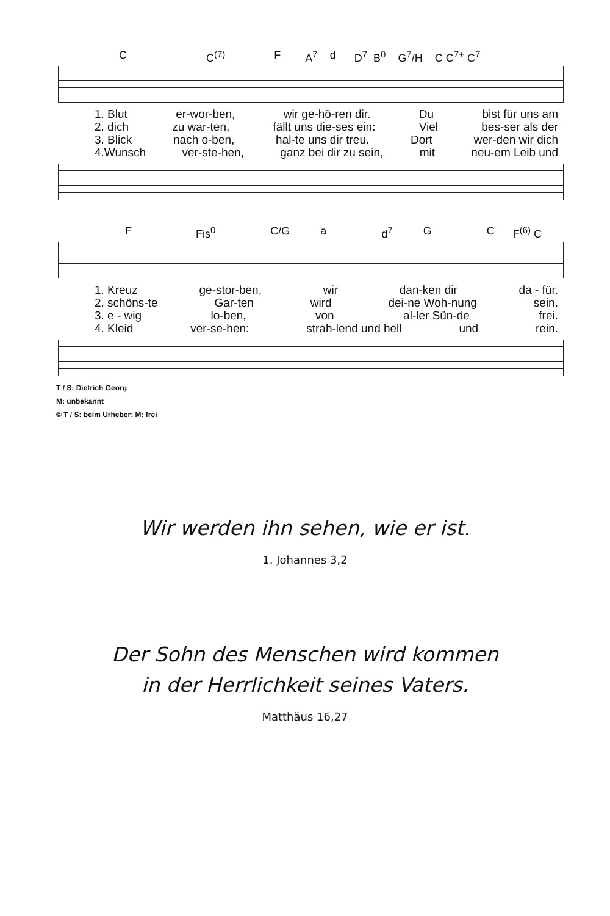C C<sup>(7)</sup> F A<sup>7</sup> d D<sup>7</sup> B<sup>0</sup> G<sup>7</sup>/H C C<sup>7+</sup> C<sup>7</sup>
1. Blut er-wor-ben, wir ge-hö-ren dir. Du bist für uns am
2. dich zu war-ten, fällt uns die-ses ein: Viel bes-ser als der
3. Blick nach o-ben, hal-te uns dir treu. Dort wer-den wir dich
4.Wunsch ver-ste-hen, ganz bei dir zu sein, mit neu-em Leib und
F Fis<sup>0</sup> C/G a d<sup>7</sup> G C F<sup>(6)</sup> C
1. Kreuz ge-stor-ben, wir dan-ken dir da - für.
2. schöns-te Gar-ten wird dei-ne Woh-nung sein.
3. e - wig lo-ben, von al-ler Sün-de frei.
4. Kleid ver-se-hen: strah-lend und hell und rein.
T / S: Dietrich Georg
M: unbekannt
© T / S: beim Urheber; M: frei
Wir werden ihn sehen, wie er ist.
1. Johannes 3,2
Der Sohn des Menschen wird kommen
in der Herrlichkeit seines Vaters.
Matthäus 16,27